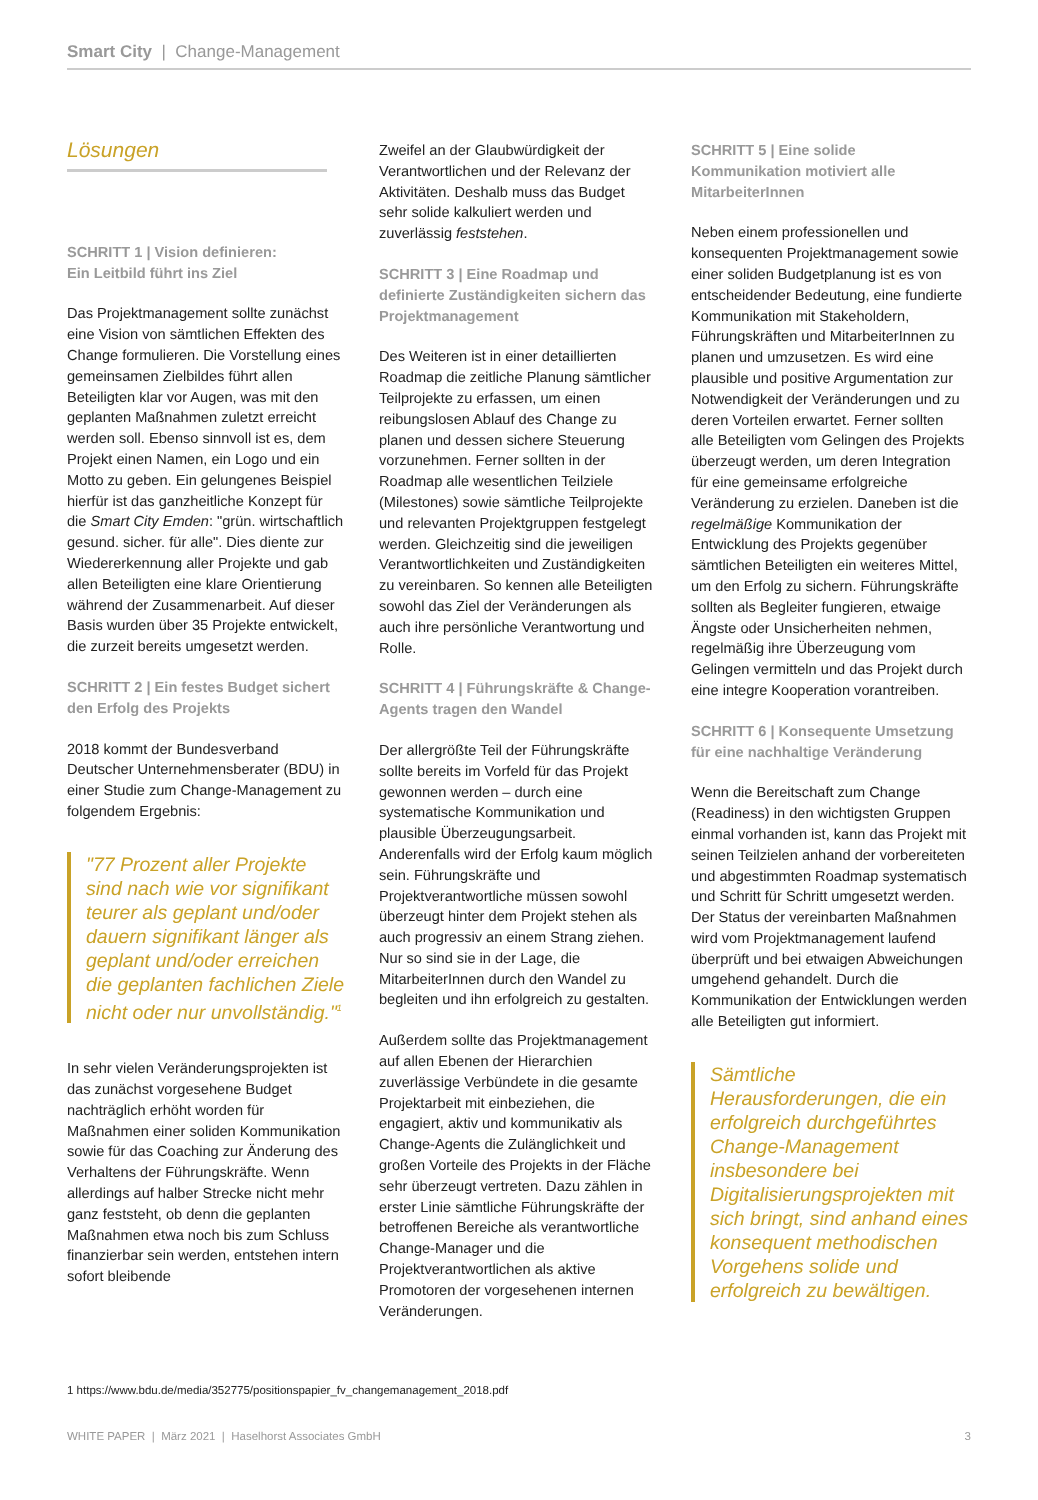Smart City | Change-Management
Lösungen
SCHRITT 1 | Vision definieren:
Ein Leitbild führt ins Ziel
Das Projektmanagement sollte zunächst eine Vision von sämtlichen Effekten des Change formulieren. Die Vorstellung eines gemeinsamen Zielbildes führt allen Beteiligten klar vor Augen, was mit den geplanten Maßnahmen zuletzt erreicht werden soll. Ebenso sinnvoll ist es, dem Projekt einen Namen, ein Logo und ein Motto zu geben. Ein gelungenes Beispiel hierfür ist das ganzheitliche Konzept für die Smart City Emden: "grün. wirtschaftlich gesund. sicher. für alle". Dies diente zur Wiedererkennung aller Projekte und gab allen Beteiligten eine klare Orientierung während der Zusammenarbeit. Auf dieser Basis wurden über 35 Projekte entwickelt, die zurzeit bereits umgesetzt werden.
SCHRITT 2 | Ein festes Budget sichert den Erfolg des Projekts
2018 kommt der Bundesverband Deutscher Unternehmensberater (BDU) in einer Studie zum Change-Management zu folgendem Ergebnis:
"77 Prozent aller Projekte sind nach wie vor signifikant teurer als geplant und/oder dauern signifikant länger als geplant und/oder erreichen die geplanten fachlichen Ziele nicht oder nur unvollständig."<sup>1</sup>
In sehr vielen Veränderungsprojekten ist das zunächst vorgesehene Budget nachträglich erhöht worden für Maßnahmen einer soliden Kommunikation sowie für das Coaching zur Änderung des Verhaltens der Führungskräfte. Wenn allerdings auf halber Strecke nicht mehr ganz feststeht, ob denn die geplanten Maßnahmen etwa noch bis zum Schluss finanzierbar sein werden, entstehen intern sofort bleibende
Zweifel an der Glaubwürdigkeit der Verantwortlichen und der Relevanz der Aktivitäten. Deshalb muss das Budget sehr solide kalkuliert werden und zuverlässig feststehen.
SCHRITT 3 | Eine Roadmap und definierte Zuständigkeiten sichern das Projektmanagement
Des Weiteren ist in einer detaillierten Roadmap die zeitliche Planung sämtlicher Teilprojekte zu erfassen, um einen reibungslosen Ablauf des Change zu planen und dessen sichere Steuerung vorzunehmen. Ferner sollten in der Roadmap alle wesentlichen Teilziele (Milestones) sowie sämtliche Teilprojekte und relevanten Projektgruppen festgelegt werden. Gleichzeitig sind die jeweiligen Verantwortlichkeiten und Zuständigkeiten zu vereinbaren. So kennen alle Beteiligten sowohl das Ziel der Veränderungen als auch ihre persönliche Verantwortung und Rolle.
SCHRITT 4 | Führungskräfte & Change-Agents tragen den Wandel
Der allergrößte Teil der Führungskräfte sollte bereits im Vorfeld für das Projekt gewonnen werden – durch eine systematische Kommunikation und plausible Überzeugungsarbeit. Anderenfalls wird der Erfolg kaum möglich sein. Führungskräfte und Projektverantwortliche müssen sowohl überzeugt hinter dem Projekt stehen als auch progressiv an einem Strang ziehen. Nur so sind sie in der Lage, die MitarbeiterInnen durch den Wandel zu begleiten und ihn erfolgreich zu gestalten.
Außerdem sollte das Projektmanagement auf allen Ebenen der Hierarchien zuverlässige Verbündete in die gesamte Projektarbeit mit einbeziehen, die engagiert, aktiv und kommunikativ als Change-Agents die Zulänglichkeit und großen Vorteile des Projekts in der Fläche sehr überzeugt vertreten. Dazu zählen in erster Linie sämtliche Führungskräfte der betroffenen Bereiche als verantwortliche Change-Manager und die Projektverantwortlichen als aktive Promotoren der vorgesehenen internen Veränderungen.
SCHRITT 5 | Eine solide Kommunikation motiviert alle MitarbeiterInnen
Neben einem professionellen und konsequenten Projektmanagement sowie einer soliden Budgetplanung ist es von entscheidender Bedeutung, eine fundierte Kommunikation mit Stakeholdern, Führungskräften und MitarbeiterInnen zu planen und umzusetzen. Es wird eine plausible und positive Argumentation zur Notwendigkeit der Veränderungen und zu deren Vorteilen erwartet. Ferner sollten alle Beteiligten vom Gelingen des Projekts überzeugt werden, um deren Integration für eine gemeinsame erfolgreiche Veränderung zu erzielen. Daneben ist die regelmäßige Kommunikation der Entwicklung des Projekts gegenüber sämtlichen Beteiligten ein weiteres Mittel, um den Erfolg zu sichern. Führungskräfte sollten als Begleiter fungieren, etwaige Ängste oder Unsicherheiten nehmen, regelmäßig ihre Überzeugung vom Gelingen vermitteln und das Projekt durch eine integre Kooperation vorantreiben.
SCHRITT 6 | Konsequente Umsetzung für eine nachhaltige Veränderung
Wenn die Bereitschaft zum Change (Readiness) in den wichtigsten Gruppen einmal vorhanden ist, kann das Projekt mit seinen Teilzielen anhand der vorbereiteten und abgestimmten Roadmap systematisch und Schritt für Schritt umgesetzt werden. Der Status der vereinbarten Maßnahmen wird vom Projektmanagement laufend überprüft und bei etwaigen Abweichungen umgehend gehandelt. Durch die Kommunikation der Entwicklungen werden alle Beteiligten gut informiert.
Sämtliche Herausforderungen, die ein erfolgreich durchgeführtes Change-Management insbesondere bei Digitalisierungsprojekten mit sich bringt, sind anhand eines konsequent methodischen Vorgehens solide und erfolgreich zu bewältigen.
1 https://www.bdu.de/media/352775/positionspapier_fv_changemanagement_2018.pdf
WHITE PAPER | März 2021 | Haselhorst Associates GmbH 3